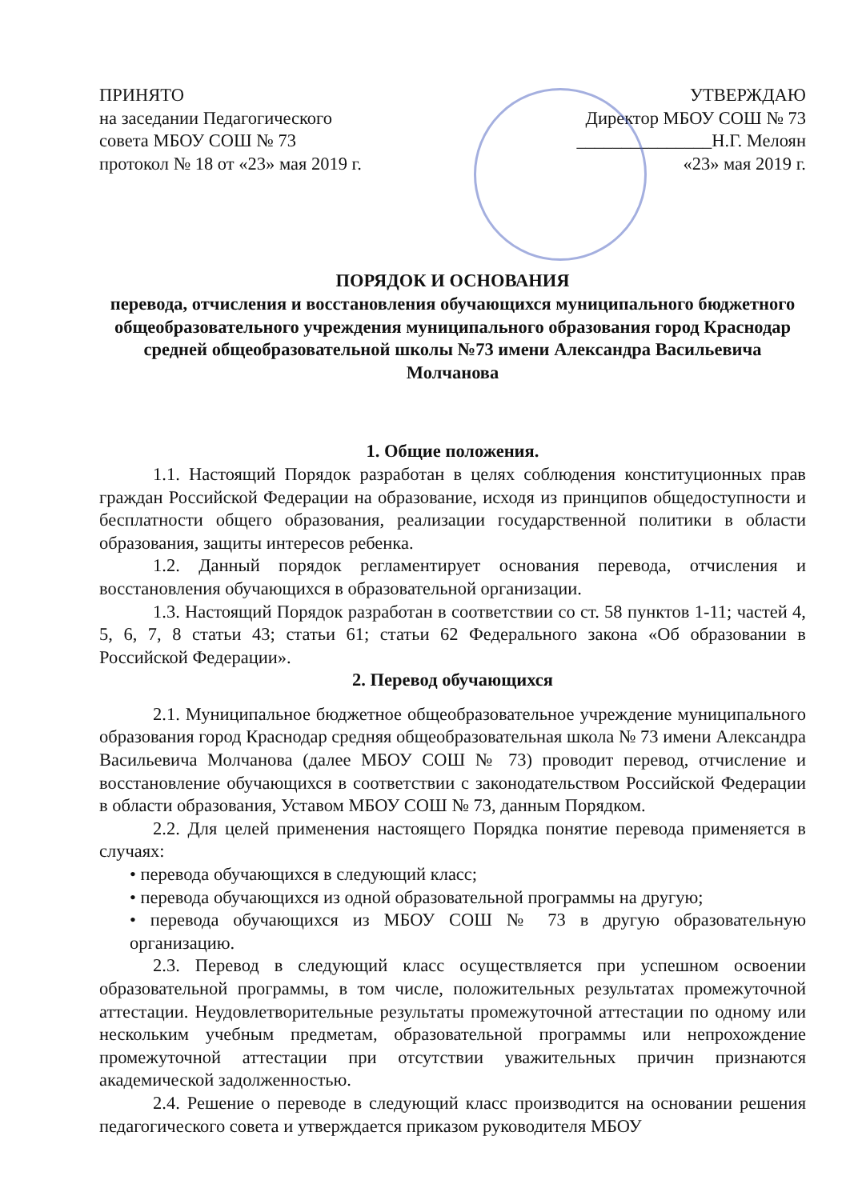ПРИНЯТО
на заседании Педагогического
совета МБОУ СОШ № 73
протокол № 18 от «23» мая 2019 г.
УТВЕРЖДАЮ
Директор МБОУ СОШ № 73
_______________Н.Г. Мелоян
«23» мая 2019 г.
ПОРЯДОК И ОСНОВАНИЯ
перевода, отчисления и восстановления обучающихся муниципального бюджетного общеобразовательного учреждения муниципального образования город Краснодар средней общеобразовательной школы №73 имени Александра Васильевича Молчанова
1. Общие положения.
1.1. Настоящий Порядок разработан в целях соблюдения конституционных прав граждан Российской Федерации на образование, исходя из принципов общедоступности и бесплатности общего образования, реализации государственной политики в области образования, защиты интересов ребенка.
1.2. Данный порядок регламентирует основания перевода, отчисления и восстановления обучающихся в образовательной организации.
1.3. Настоящий Порядок разработан в соответствии со ст. 58 пунктов 1-11; частей 4, 5, 6, 7, 8 статьи 43; статьи 61; статьи 62 Федерального закона «Об образовании в Российской Федерации».
2. Перевод обучающихся
2.1. Муниципальное бюджетное общеобразовательное учреждение муниципального образования город Краснодар средняя общеобразовательная школа № 73 имени Александра Васильевича Молчанова (далее МБОУ СОШ № 73) проводит перевод, отчисление и восстановление обучающихся в соответствии с законодательством Российской Федерации в области образования, Уставом МБОУ СОШ № 73, данным Порядком.
2.2. Для целей применения настоящего Порядка понятие перевода применяется в случаях:
• перевода обучающихся в следующий класс;
• перевода обучающихся из одной образовательной программы на другую;
• перевода обучающихся из МБОУ СОШ № 73 в другую образовательную организацию.
2.3. Перевод в следующий класс осуществляется при успешном освоении образовательной программы, в том числе, положительных результатах промежуточной аттестации. Неудовлетворительные результаты промежуточной аттестации по одному или нескольким учебным предметам, образовательной программы или непрохождение промежуточной аттестации при отсутствии уважительных причин признаются академической задолженностью.
2.4. Решение о переводе в следующий класс производится на основании решения педагогического совета и утверждается приказом руководителя МБОУ